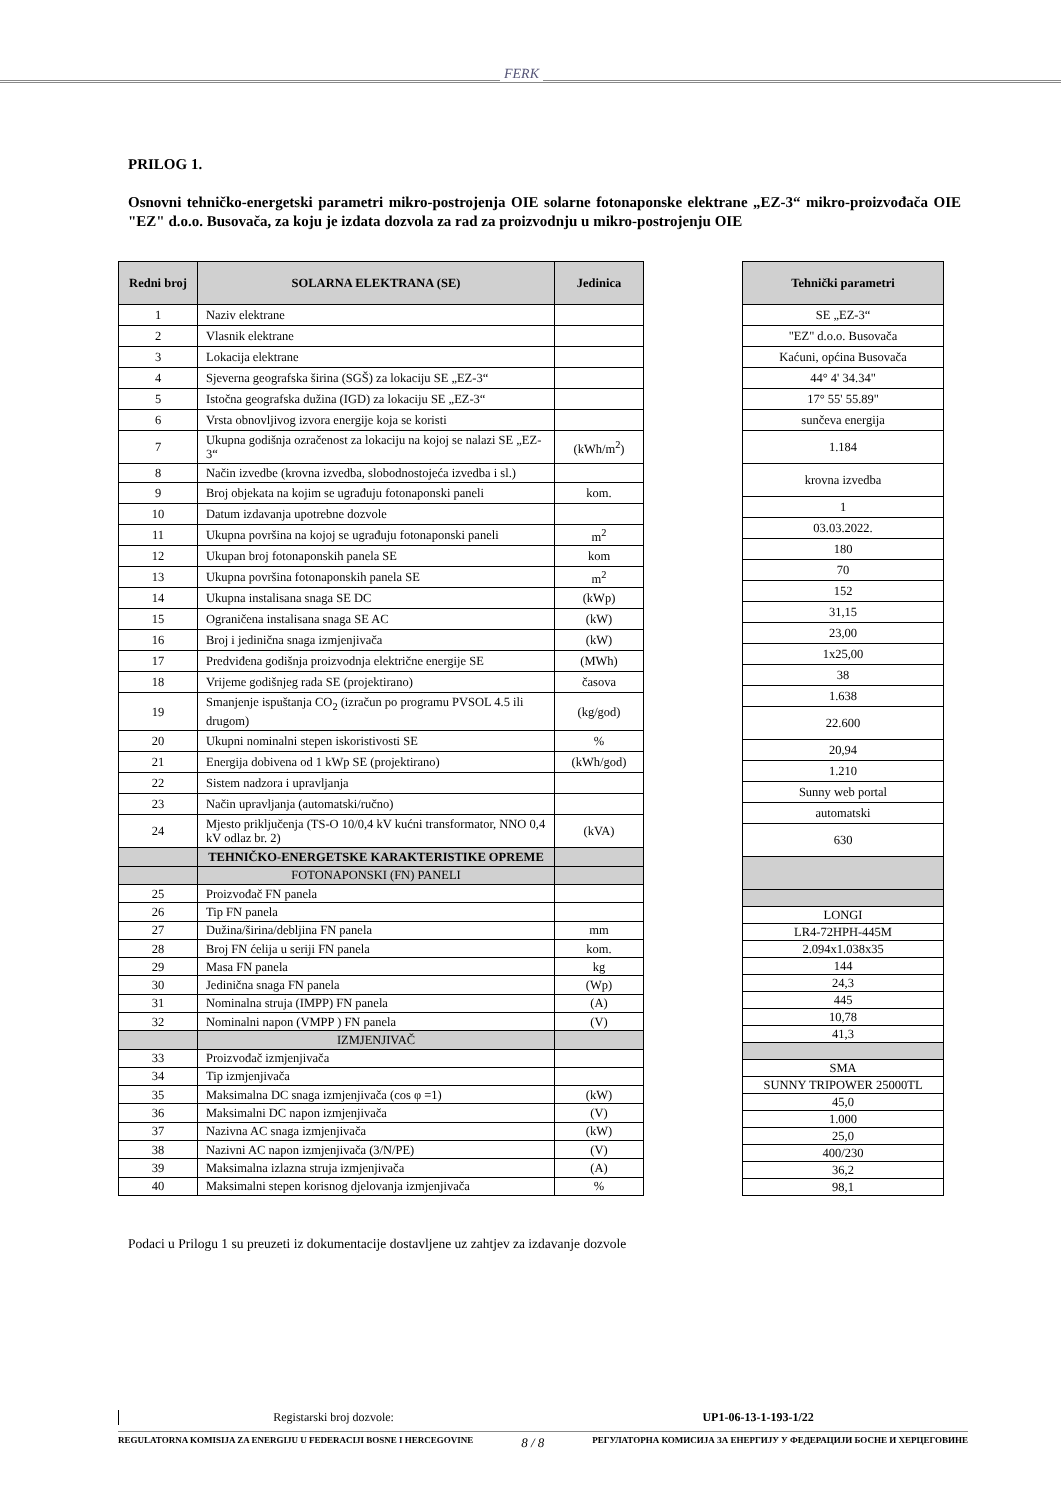FERK
PRILOG 1.
Osnovni tehničko-energetski parametri mikro-postrojenja OIE solarne fotonaponske elektrane „EZ-3“ mikro-proizvođača OIE "EZ" d.o.o. Busovača, za koju je izdata dozvola za rad za proizvodnju u mikro-postrojenju OIE
| Redni broj | SOLARNA ELEKTRANA (SE) | Jedinica |
| --- | --- | --- |
| 1 | Naziv elektrane | |
| 2 | Vlasnik elektrane | |
| 3 | Lokacija elektrane | |
| 4 | Sjeverna geografska širina (SGŠ) za lokaciju SE „EZ-3“ | |
| 5 | Istočna geografska dužina (IGD) za lokaciju SE „EZ-3“ | |
| 6 | Vrsta obnovljivog izvora energije koja se koristi | |
| 7 | Ukupna godišnja ozračenost za lokaciju na kojoj se nalazi SE „EZ-3“ | (kWh/m<sup>2</sup>) |
| 8 | Način izvedbe (krovna izvedba, slobodnostojeća izvedba i sl.) | |
| 9 | Broj objekata na kojim se ugrađuju fotonaponski paneli | kom. |
| 10 | Datum izdavanja upotrebne dozvole | |
| 11 | Ukupna površina na kojoj se ugrađuju fotonaponski paneli | m<sup>2</sup> |
| 12 | Ukupan broj fotonaponskih panela SE | kom |
| 13 | Ukupna površina fotonaponskih panela SE | m<sup>2</sup> |
| 14 | Ukupna instalisana snaga SE DC | (kWp) |
| 15 | Ograničena instalisana snaga SE AC | (kW) |
| 16 | Broj i jedinična snaga izmjenjivača | (kW) |
| 17 | Predviđena godišnja proizvodnja električne energije SE | (MWh) |
| 18 | Vrijeme godišnjeg rada SE (projektirano) | časova |
| 19 | Smanjenje ispuštanja CO<sub>2</sub> (izračun po programu PVSOL 4.5 ili drugom) | (kg/god) |
| 20 | Ukupni nominalni stepen iskoristivosti SE | % |
| 21 | Energija dobivena od 1 kWp SE (projektirano) | (kWh/god) |
| 22 | Sistem nadzora i upravljanja | |
| 23 | Način upravljanja (automatski/ručno) | |
| 24 | Mjesto priključenja (TS-O 10/0,4 kV kućni transformator, NNO 0,4 kV odlaz br. 2) | (kVA) |
| | TEHNIČKO-ENERGETSKE KARAKTERISTIKE OPREME | |
| | FOTONAPONSKI (FN) PANELI | |
| 25 | Proizvođač FN panela | |
| 26 | Tip FN panela | |
| 27 | Dužina/širina/debljina FN panela | mm |
| 28 | Broj FN ćelija u seriji FN panela | kom. |
| 29 | Masa FN panela | kg |
| 30 | Jedinična snaga FN panela | (Wp) |
| 31 | Nominalna struja (IMPP) FN panela | (A) |
| 32 | Nominalni napon (VMPP ) FN panela | (V) |
| | IZMJENJIVAČ | |
| 33 | Proizvođač izmjenjivača | |
| 34 | Tip izmjenjivača | |
| 35 | Maksimalna DC snaga izmjenjivača (cos φ =1) | (kW) |
| 36 | Maksimalni DC napon izmjenjivača | (V) |
| 37 | Nazivna AC snaga izmjenjivača | (kW) |
| 38 | Nazivni AC napon izmjenjivača (3/N/PE) | (V) |
| 39 | Maksimalna izlazna struja izmjenjivača | (A) |
| 40 | Maksimalni stepen korisnog djelovanja izmjenjivača | % |
| Tehnički parametri |
| --- |
| SE „EZ-3“ |
| "EZ" d.o.o. Busovača |
| Kaćuni, općina Busovača |
| 44° 4' 34.34" |
| 17° 55' 55.89" |
| sunčeva energija |
| 1.184 |
| krovna izvedba |
| 1 |
| 03.03.2022. |
| 180 |
| 70 |
| 152 |
| 31,15 |
| 23,00 |
| 1x25,00 |
| 38 |
| 1.638 |
| 22.600 |
| 20,94 |
| 1.210 |
| Sunny web portal |
| automatski |
| 630 |
| LONGI |
| LR4-72HPH-445M |
| 2.094x1.038x35 |
| 144 |
| 24,3 |
| 445 |
| 10,78 |
| 41,3 |
| SMA |
| SUNNY TRIPOWER 25000TL |
| 45,0 |
| 1.000 |
| 25,0 |
| 400/230 |
| 36,2 |
| 98,1 |
Podaci u Prilogu 1 su preuzeti iz dokumentacije dostavljene uz zahtjev za izdavanje dozvole
Registarski broj dozvole: UP1-06-13-1-193-1/22
REGULATORNA KOMISIJA ZA ENERGIJU U FEDERACIJI BOSNE I HERCEGOVINE 8 / 8 РЕГУЛАТОРНА КОМИСИЈА ЗА ЕНЕРГИЈУ У ФЕДЕРАЦИЈИ БОСНЕ И ХЕРЦЕГОВИНЕ